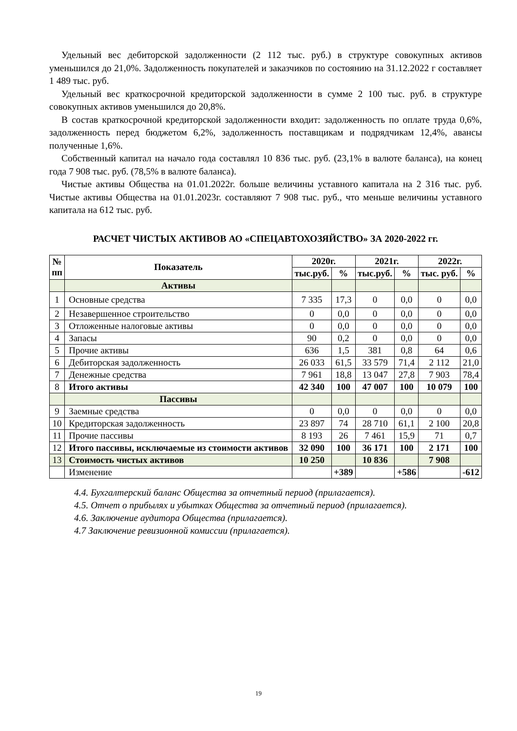Удельный вес дебиторской задолженности (2 112 тыс. руб.) в структуре совокупных активов уменьшился до 21,0%. Задолженность покупателей и заказчиков по состоянию на 31.12.2022 г составляет 1 489 тыс. руб.
Удельный вес краткосрочной кредиторской задолженности в сумме 2 100 тыс. руб. в структуре совокупных активов уменьшился до 20,8%.
В состав краткосрочной кредиторской задолженности входит: задолженность по оплате труда 0,6%, задолженность перед бюджетом 6,2%, задолженность поставщикам и подрядчикам 12,4%, авансы полученные 1,6%.
Собственный капитал на начало года составлял 10 836 тыс. руб. (23,1% в валюте баланса), на конец года 7 908 тыс. руб. (78,5% в валюте баланса).
Чистые активы Общества на 01.01.2022г. больше величины уставного капитала на 2 316 тыс. руб. Чистые активы Общества на 01.01.2023г. составляют 7 908 тыс. руб., что меньше величины уставного капитала на 612 тыс. руб.
РАСЧЕТ ЧИСТЫХ АКТИВОВ АО «СПЕЦАВТОХОЗЯЙСТВО» ЗА 2020-2022 гг.
| № пп | Показатель | 2020г. | | 2021г. | | 2022г. | |
| --- | --- | --- | --- | --- | --- | --- | --- |
| | | тыс.руб. | % | тыс.руб. | % | тыс. руб. | % |
| | Активы | | | | | | |
| 1 | Основные средства | 7 335 | 17,3 | 0 | 0,0 | 0 | 0,0 |
| 2 | Незавершенное строительство | 0 | 0,0 | 0 | 0,0 | 0 | 0,0 |
| 3 | Отложенные налоговые активы | 0 | 0,0 | 0 | 0,0 | 0 | 0,0 |
| 4 | Запасы | 90 | 0,2 | 0 | 0,0 | 0 | 0,0 |
| 5 | Прочие активы | 636 | 1,5 | 381 | 0,8 | 64 | 0,6 |
| 6 | Дебиторская задолженность | 26 033 | 61,5 | 33 579 | 71,4 | 2 112 | 21,0 |
| 7 | Денежные средства | 7 961 | 18,8 | 13 047 | 27,8 | 7 903 | 78,4 |
| 8 | Итого активы | 42 340 | 100 | 47 007 | 100 | 10 079 | 100 |
| | Пассивы | | | | | | |
| 9 | Заемные средства | 0 | 0,0 | 0 | 0,0 | 0 | 0,0 |
| 10 | Кредиторская задолженность | 23 897 | 74 | 28 710 | 61,1 | 2 100 | 20,8 |
| 11 | Прочие пассивы | 8 193 | 26 | 7 461 | 15,9 | 71 | 0,7 |
| 12 | Итого пассивы, исключаемые из стоимости активов | 32 090 | 100 | 36 171 | 100 | 2 171 | 100 |
| 13 | Стоимость чистых активов | 10 250 | | 10 836 | | 7 908 | |
| | Изменение | | +389 | | +586 | | -612 |
4.4. Бухгалтерский баланс Общества за отчетный период (прилагается).
4.5. Отчет о прибылях и убытках Общества за отчетный период (прилагается).
4.6. Заключение аудитора Общества (прилагается).
4.7 Заключение ревизионной комиссии (прилагается).
19